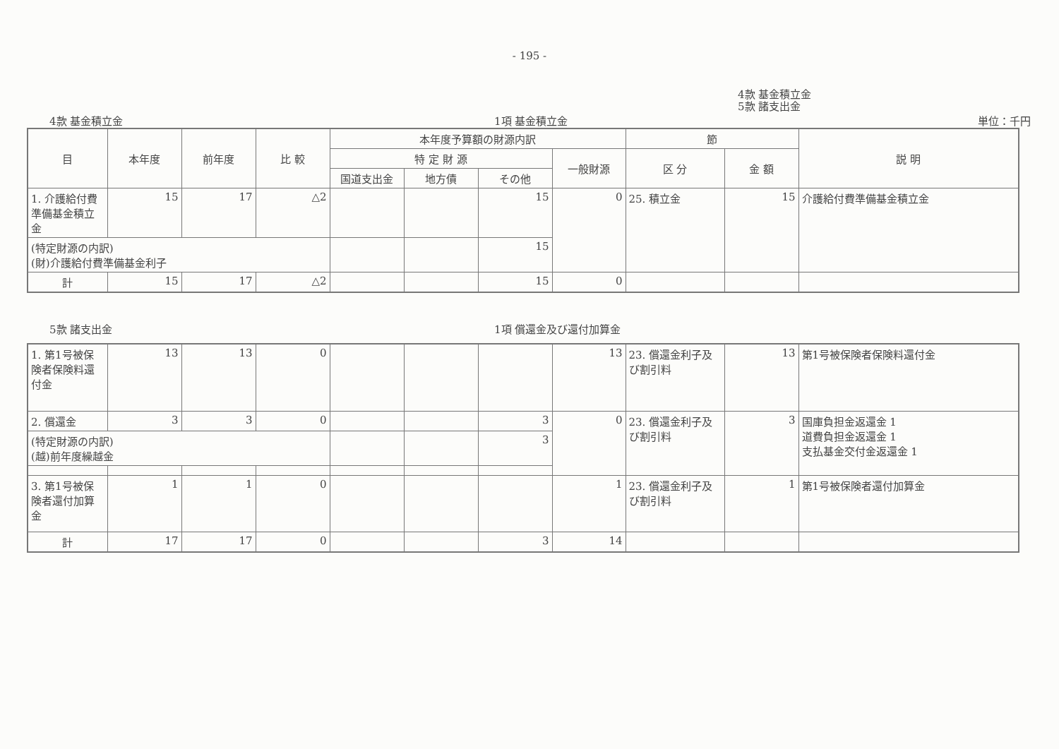- 195 -
4款 基金積立金
5款 諸支出金
4款 基金積立金 1項 基金積立金 単位：千円
| 目 | 本年度 | 前年度 | 比 較 | 本年度予算額の財源内訳 | | | | 節 | | 説 明 |
| --- | --- | --- | --- | --- | --- | --- | --- | --- | --- | --- |
| | | | | 特 定 財 源 | | | 一般財源 | 区 分 | 金 額 | |
| | | | | 国道支出金 | 地方債 | その他 | | | | |
| 1. 介護給付費準備基金積立金 | 15 | 17 | △2 | | | 15 | 0 | 25. 積立金 | 15 | 介護給付費準備基金積立金 |
| (特定財源の内訳) (財)介護給付費準備基金利子 | | | | | | 15 | | | | |
| 計 | 15 | 17 | △2 | | | 15 | 0 | | | |
5款 諸支出金 1項 償還金及び還付加算金
| 1. 第1号被保険者保険料還付金 | 13 | 13 | 0 | | | | 13 | 23. 償還金利子及び割引料 | 13 | 第1号被保険者保険料還付金 |
| 2. 償還金 | 3 | 3 | 0 | | | 3 | 0 | 23. 償還金利子及び割引料 | 3 | 国庫負担金返還金 1 道費負担金返還金 1 支払基金交付金返還金 1 |
| (特定財源の内訳) (越)前年度繰越金 | | | | | | 3 | | | | |
| 3. 第1号被保険者還付加算金 | 1 | 1 | 0 | | | | 1 | 23. 償還金利子及び割引料 | 1 | 第1号被保険者還付加算金 |
| 計 | 17 | 17 | 0 | | | 3 | 14 | | | |